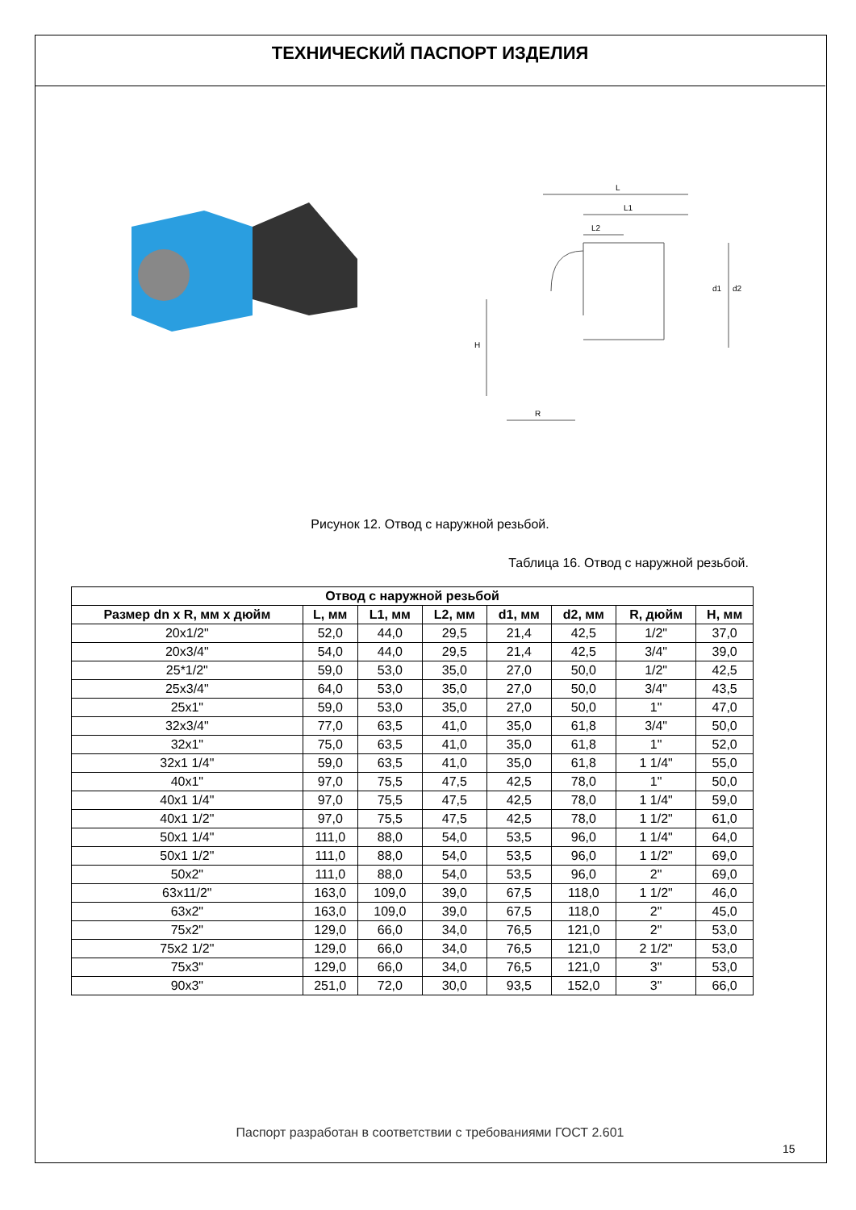ТЕХНИЧЕСКИЙ ПАСПОРТ ИЗДЕЛИЯ
L
L1
L2
H
R
d1
d2
Рисунок 12. Отвод с наружной резьбой.
Таблица 16. Отвод с наружной резьбой.
| Отвод с наружной резьбой | | | | | | | |
| --- | --- | --- | --- | --- | --- | --- | --- |
| Размер dn x R, мм x дюйм | L, мм | L1, мм | L2, мм | d1, мм | d2, мм | R, дюйм | H, мм |
| 20x1/2" | 52,0 | 44,0 | 29,5 | 21,4 | 42,5 | 1/2" | 37,0 |
| 20x3/4" | 54,0 | 44,0 | 29,5 | 21,4 | 42,5 | 3/4" | 39,0 |
| 25*1/2" | 59,0 | 53,0 | 35,0 | 27,0 | 50,0 | 1/2" | 42,5 |
| 25x3/4" | 64,0 | 53,0 | 35,0 | 27,0 | 50,0 | 3/4" | 43,5 |
| 25x1" | 59,0 | 53,0 | 35,0 | 27,0 | 50,0 | 1" | 47,0 |
| 32x3/4" | 77,0 | 63,5 | 41,0 | 35,0 | 61,8 | 3/4" | 50,0 |
| 32x1" | 75,0 | 63,5 | 41,0 | 35,0 | 61,8 | 1" | 52,0 |
| 32x1 1/4" | 59,0 | 63,5 | 41,0 | 35,0 | 61,8 | 1 1/4" | 55,0 |
| 40x1" | 97,0 | 75,5 | 47,5 | 42,5 | 78,0 | 1" | 50,0 |
| 40x1 1/4" | 97,0 | 75,5 | 47,5 | 42,5 | 78,0 | 1 1/4" | 59,0 |
| 40x1 1/2" | 97,0 | 75,5 | 47,5 | 42,5 | 78,0 | 1 1/2" | 61,0 |
| 50x1 1/4" | 111,0 | 88,0 | 54,0 | 53,5 | 96,0 | 1 1/4" | 64,0 |
| 50x1 1/2" | 111,0 | 88,0 | 54,0 | 53,5 | 96,0 | 1 1/2" | 69,0 |
| 50x2" | 111,0 | 88,0 | 54,0 | 53,5 | 96,0 | 2" | 69,0 |
| 63x11/2" | 163,0 | 109,0 | 39,0 | 67,5 | 118,0 | 1 1/2" | 46,0 |
| 63x2" | 163,0 | 109,0 | 39,0 | 67,5 | 118,0 | 2" | 45,0 |
| 75x2" | 129,0 | 66,0 | 34,0 | 76,5 | 121,0 | 2" | 53,0 |
| 75x2 1/2" | 129,0 | 66,0 | 34,0 | 76,5 | 121,0 | 2 1/2" | 53,0 |
| 75x3" | 129,0 | 66,0 | 34,0 | 76,5 | 121,0 | 3" | 53,0 |
| 90x3" | 251,0 | 72,0 | 30,0 | 93,5 | 152,0 | 3" | 66,0 |
Паспорт разработан в соответствии с требованиями ГОСТ 2.601
15